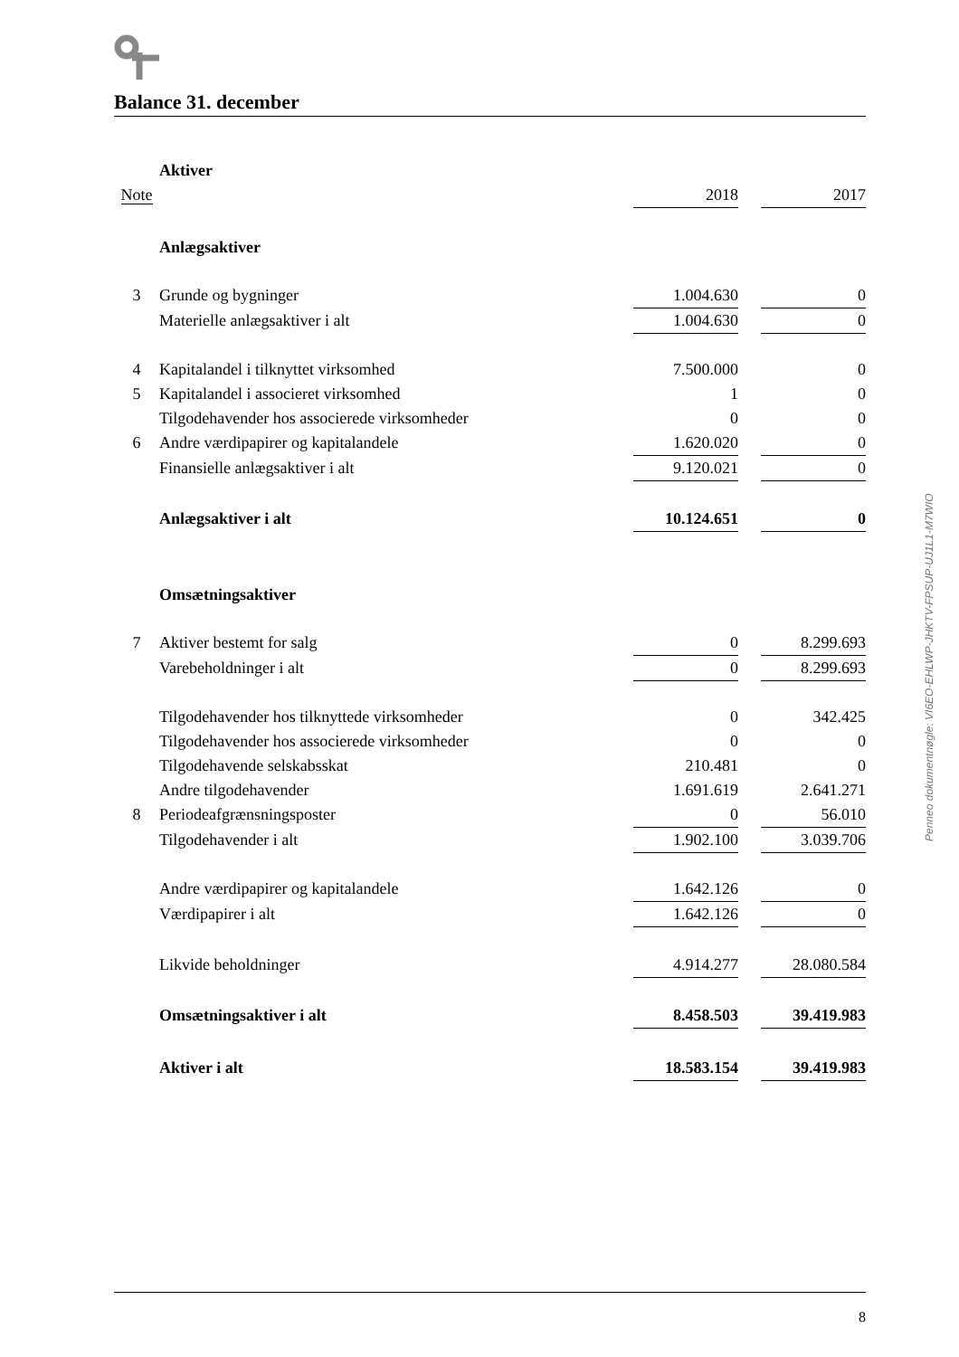Balance 31. december
| | Aktiver | | | |
| Note | | 2018 | | 2017 |
| | Anlægsaktiver | | | |
| 3 | Grunde og bygninger | 1.004.630 | | 0 |
| | Materielle anlægsaktiver i alt | 1.004.630 | | 0 |
| 4 | Kapitalandel i tilknyttet virksomhed | 7.500.000 | | 0 |
| 5 | Kapitalandel i associeret virksomhed | 1 | | 0 |
| | Tilgodehavender hos associerede virksomheder | 0 | | 0 |
| 6 | Andre værdipapirer og kapitalandele | 1.620.020 | | 0 |
| | Finansielle anlægsaktiver i alt | 9.120.021 | | 0 |
| | Anlægsaktiver i alt | 10.124.651 | | 0 |
| | Omsætningsaktiver | | | |
| 7 | Aktiver bestemt for salg | 0 | | 8.299.693 |
| | Varebeholdninger i alt | 0 | | 8.299.693 |
| | Tilgodehavender hos tilknyttede virksomheder | 0 | | 342.425 |
| | Tilgodehavender hos associerede virksomheder | 0 | | 0 |
| | Tilgodehavende selskabsskat | 210.481 | | 0 |
| | Andre tilgodehavender | 1.691.619 | | 2.641.271 |
| 8 | Periodeafgrænsningsposter | 0 | | 56.010 |
| | Tilgodehavender i alt | 1.902.100 | | 3.039.706 |
| | Andre værdipapirer og kapitalandele | 1.642.126 | | 0 |
| | Værdipapirer i alt | 1.642.126 | | 0 |
| | Likvide beholdninger | 4.914.277 | | 28.080.584 |
| | Omsætningsaktiver i alt | 8.458.503 | | 39.419.983 |
| | Aktiver i alt | 18.583.154 | | 39.419.983 |
Penneo dokumentnøgle: VI6EO-EHLWP-JHKTV-FPSUP-UJ1L1-M7WIO
8